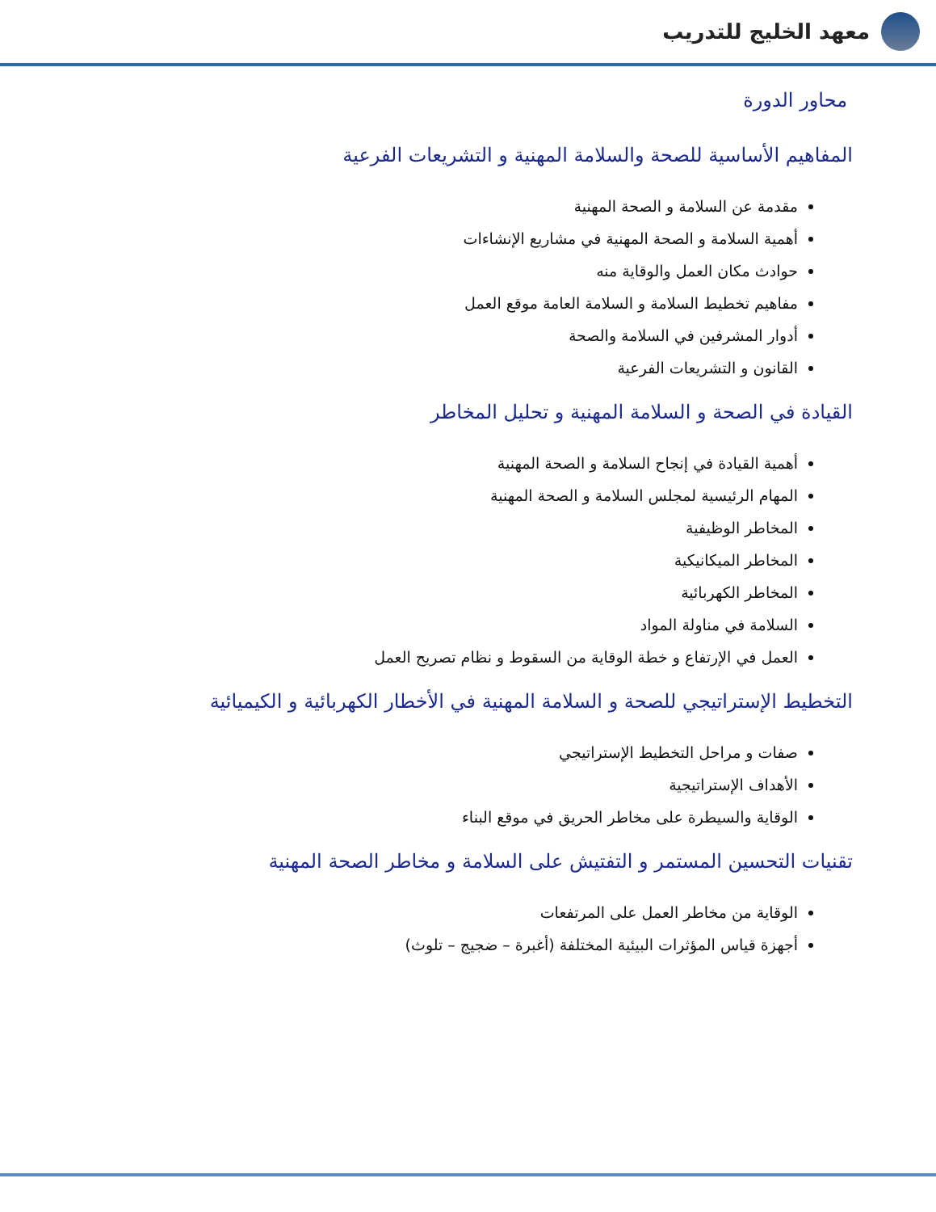معهد الخليج للتدريب
محاور الدورة
المفاهيم الأساسية للصحة والسلامة المهنية و التشريعات الفرعية
مقدمة عن السلامة و الصحة المهنية
أهمية السلامة و الصحة المهنية في مشاريع الإنشاءات
حوادث مكان العمل والوقاية منه
مفاهيم تخطيط السلامة و السلامة العامة موقع العمل
أدوار المشرفين في السلامة والصحة
القانون و التشريعات الفرعية
القيادة في الصحة و السلامة المهنية و تحليل المخاطر
أهمية القيادة في إنجاح السلامة و الصحة المهنية
المهام الرئيسية لمجلس السلامة و الصحة المهنية
المخاطر الوظيفية
المخاطر الميكانيكية
المخاطر الكهربائية
السلامة في مناولة المواد
العمل في الإرتفاع و خطة الوقاية من السقوط و نظام تصريح العمل
التخطيط الإستراتيجي للصحة و السلامة المهنية في الأخطار الكهربائية و الكيميائية
صفات و مراحل التخطيط الإستراتيجي
الأهداف الإستراتيجية
الوقاية والسيطرة على مخاطر الحريق في موقع البناء
تقنيات التحسين المستمر و التفتيش على السلامة و مخاطر الصحة المهنية
الوقاية من مخاطر العمل على المرتفعات
أجهزة قياس المؤثرات البيئية المختلفة (أغبرة – ضجيج – تلوث)